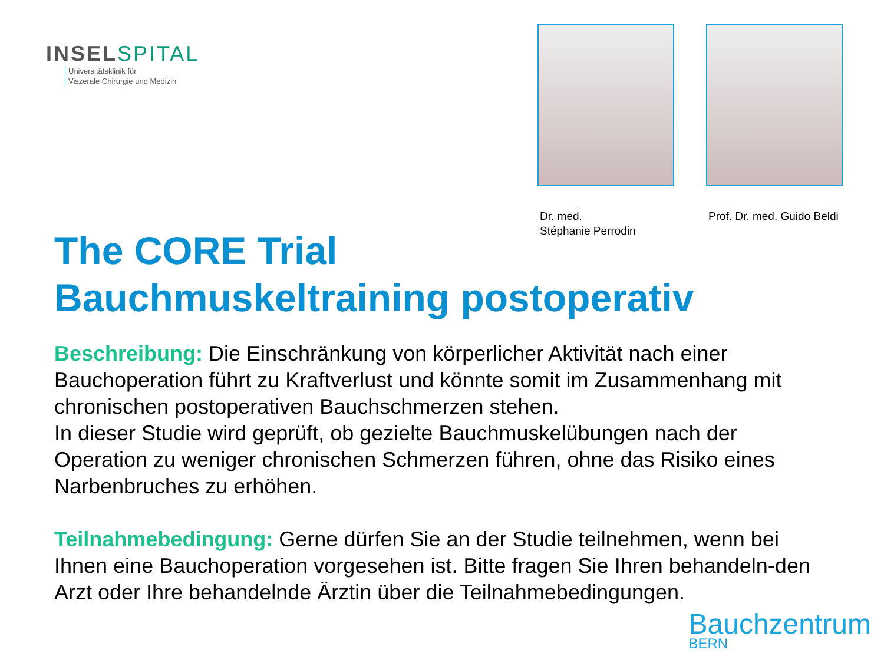INSELSPITAL
Universitätsklinik für
Viszerale Chirurgie und Medizin
Dr. med.
Stéphanie Perrodin
Prof. Dr. med. Guido Beldi
The CORE Trial
Bauchmuskeltraining postoperativ
Beschreibung: Die Einschränkung von körperlicher Aktivität nach einer Bauchoperation führt zu Kraftverlust und könnte somit im Zusammenhang mit chronischen postoperativen Bauchschmerzen stehen.
In dieser Studie wird geprüft, ob gezielte Bauchmuskelübungen nach der Operation zu weniger chronischen Schmerzen führen, ohne das Risiko eines Narbenbruches zu erhöhen.
Teilnahmebedingung: Gerne dürfen Sie an der Studie teilnehmen, wenn bei Ihnen eine Bauchoperation vorgesehen ist. Bitte fragen Sie Ihren behandeln-den Arzt oder Ihre behandelnde Ärztin über die Teilnahmebedingungen.
Bauchzentrum
BERN